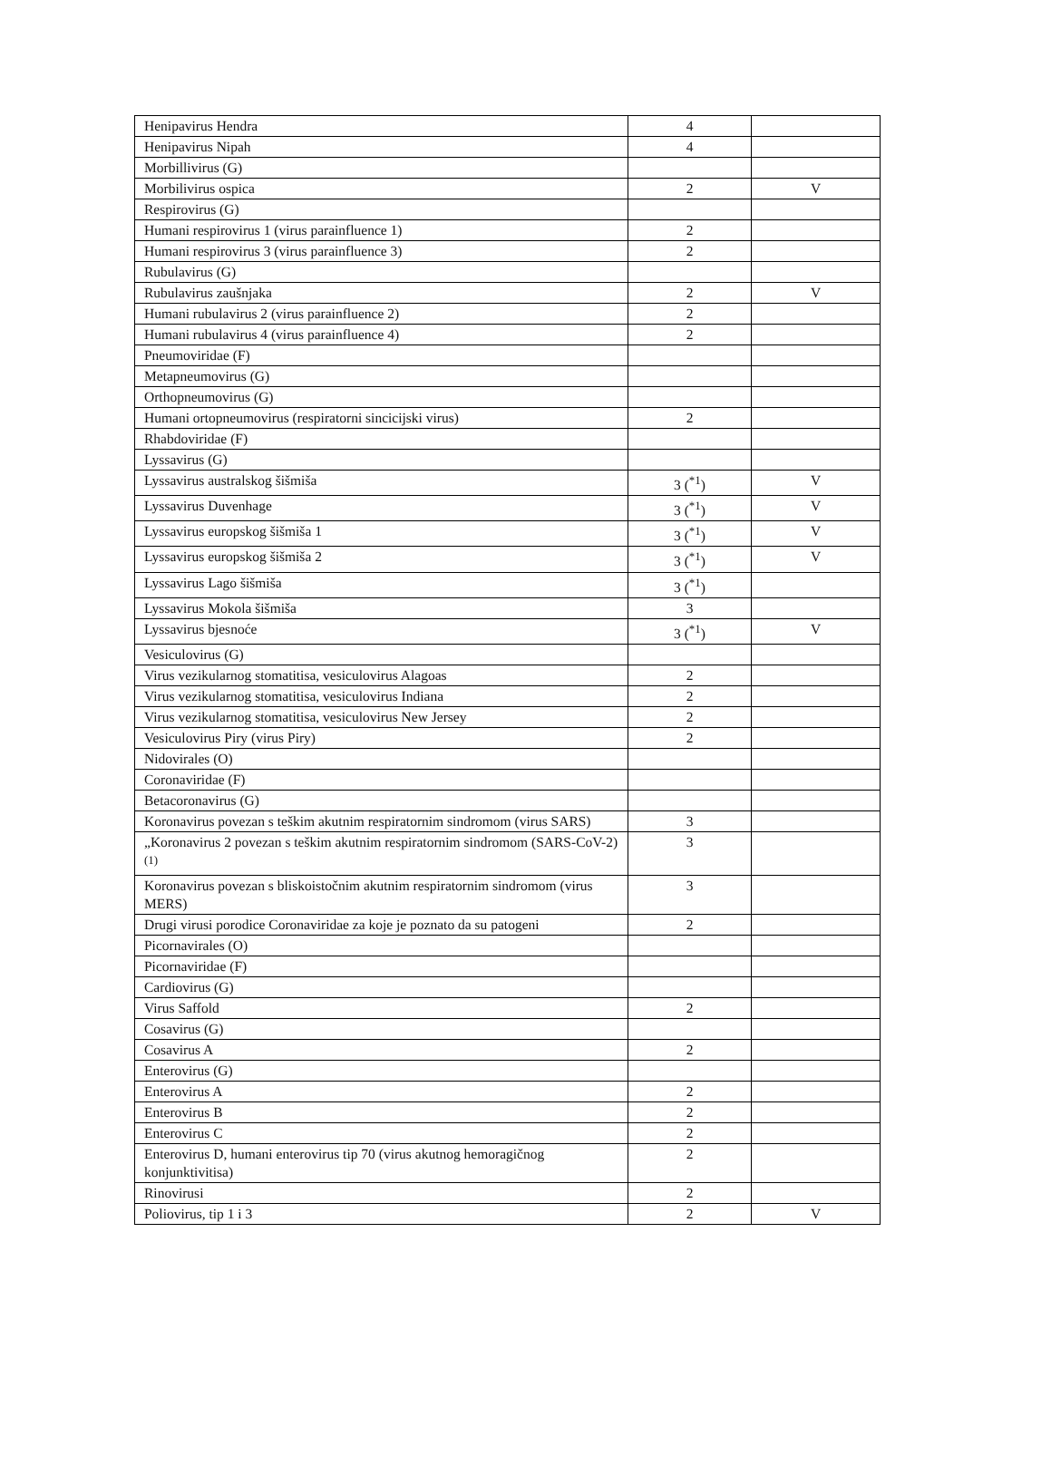| Henipavirus Hendra | 4 | |
| Henipavirus Nipah | 4 | |
| Morbillivirus (G) | | |
| Morbilivirus ospica | 2 | V |
| Respirovirus (G) | | |
| Humani respirovirus 1 (virus parainfluence 1) | 2 | |
| Humani respirovirus 3 (virus parainfluence 3) | 2 | |
| Rubulavirus (G) | | |
| Rubulavirus zaušnjaka | 2 | V |
| Humani rubulavirus 2 (virus parainfluence 2) | 2 | |
| Humani rubulavirus 4 (virus parainfluence 4) | 2 | |
| Pneumoviridae (F) | | |
| Metapneumovirus (G) | | |
| Orthopneumovirus (G) | | |
| Humani ortopneumovirus (respiratorni sincicijski virus) | 2 | |
| Rhabdoviridae (F) | | |
| Lyssavirus (G) | | |
| Lyssavirus australskog šišmiša | 3 (<sup>*1</sup>) | V |
| Lyssavirus Duvenhage | 3 (<sup>*1</sup>) | V |
| Lyssavirus europskog šišmiša 1 | 3 (<sup>*1</sup>) | V |
| Lyssavirus europskog šišmiša 2 | 3 (<sup>*1</sup>) | V |
| Lyssavirus Lago šišmiša | 3 (<sup>*1</sup>) | |
| Lyssavirus Mokola šišmiša | 3 | |
| Lyssavirus bjesnoće | 3 (<sup>*1</sup>) | V |
| Vesiculovirus (G) | | |
| Virus vezikularnog stomatitisa, vesiculovirus Alagoas | 2 | |
| Virus vezikularnog stomatitisa, vesiculovirus Indiana | 2 | |
| Virus vezikularnog stomatitisa, vesiculovirus New Jersey | 2 | |
| Vesiculovirus Piry (virus Piry) | 2 | |
| Nidovirales (O) | | |
| Coronaviridae (F) | | |
| Betacoronavirus (G) | | |
| Koronavirus povezan s teškim akutnim respiratornim sindromom (virus SARS) | 3 | |
| „Koronavirus 2 povezan s teškim akutnim respiratornim sindromom (SARS-CoV-2) <sup>(1)</sup> | 3 | |
| Koronavirus povezan s bliskoistočnim akutnim respiratornim sindromom (virus MERS) | 3 | |
| Drugi virusi porodice Coronaviridae za koje je poznato da su patogeni | 2 | |
| Picornavirales (O) | | |
| Picornaviridae (F) | | |
| Cardiovirus (G) | | |
| Virus Saffold | 2 | |
| Cosavirus (G) | | |
| Cosavirus A | 2 | |
| Enterovirus (G) | | |
| Enterovirus A | 2 | |
| Enterovirus B | 2 | |
| Enterovirus C | 2 | |
| Enterovirus D, humani enterovirus tip 70 (virus akutnog hemoragičnog konjunktivitisa) | 2 | |
| Rinovirusi | 2 | |
| Poliovirus, tip 1 i 3 | 2 | V |